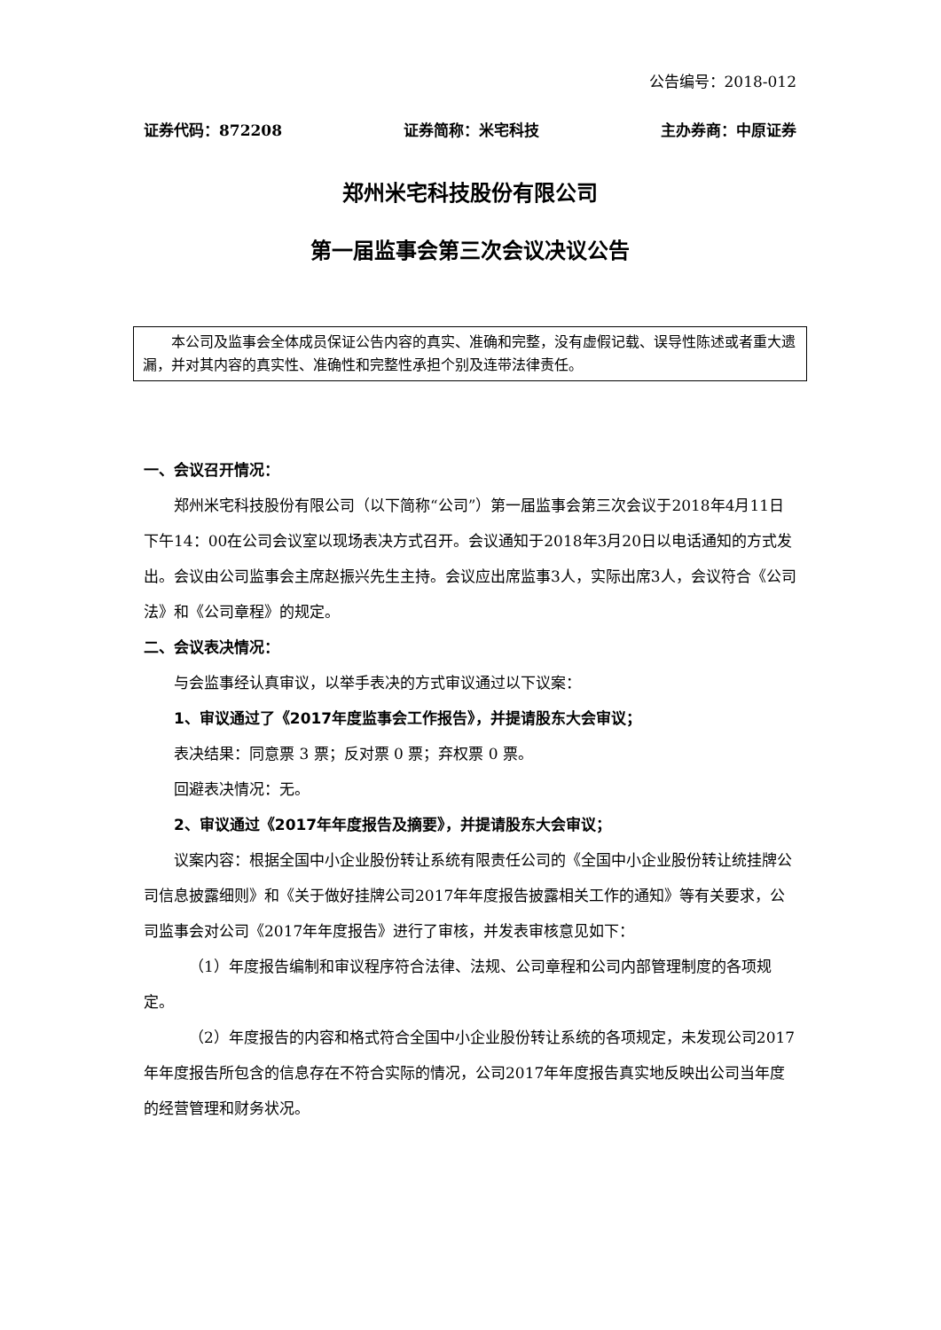公告编号：2018-012
证券代码：872208 证券简称：米宅科技 主办券商：中原证券
郑州米宅科技股份有限公司
第一届监事会第三次会议决议公告
本公司及监事会全体成员保证公告内容的真实、准确和完整，没有虚假记载、误导性陈述或者重大遗漏，并对其内容的真实性、准确性和完整性承担个别及连带法律责任。
一、会议召开情况：
郑州米宅科技股份有限公司（以下简称“公司”）第一届监事会第三次会议于2018年4月11日下午14：00在公司会议室以现场表决方式召开。会议通知于2018年3月20日以电话通知的方式发出。会议由公司监事会主席赵振兴先生主持。会议应出席监事3人，实际出席3人，会议符合《公司法》和《公司章程》的规定。
二、会议表决情况：
与会监事经认真审议，以举手表决的方式审议通过以下议案：
1、审议通过了《2017年度监事会工作报告》，并提请股东大会审议；
表决结果：同意票 3 票；反对票 0 票；弃权票 0 票。
回避表决情况：无。
2、审议通过《2017年年度报告及摘要》，并提请股东大会审议；
议案内容：根据全国中小企业股份转让系统有限责任公司的《全国中小企业股份转让统挂牌公司信息披露细则》和《关于做好挂牌公司2017年年度报告披露相关工作的通知》等有关要求，公司监事会对公司《2017年年度报告》进行了审核，并发表审核意见如下：
（1）年度报告编制和审议程序符合法律、法规、公司章程和公司内部管理制度的各项规定。
（2）年度报告的内容和格式符合全国中小企业股份转让系统的各项规定，未发现公司2017年年度报告所包含的信息存在不符合实际的情况，公司2017年年度报告真实地反映出公司当年度的经营管理和财务状况。